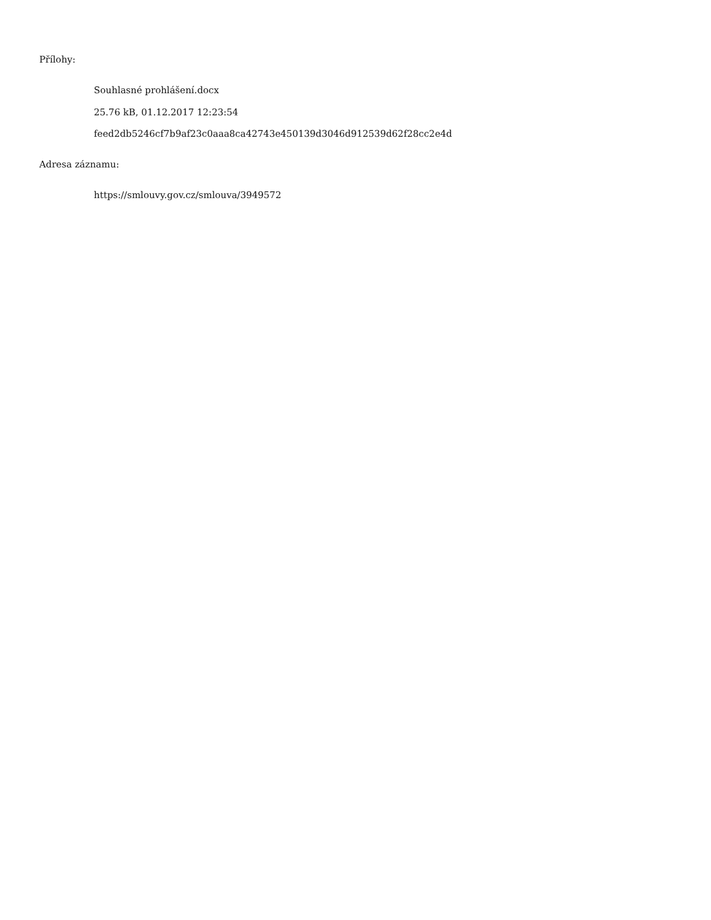Přílohy:
Souhlasné prohlášení.docx
25.76 kB, 01.12.2017 12:23:54
feed2db5246cf7b9af23c0aaa8ca42743e450139d3046d912539d62f28cc2e4d
Adresa záznamu:
https://smlouvy.gov.cz/smlouva/3949572